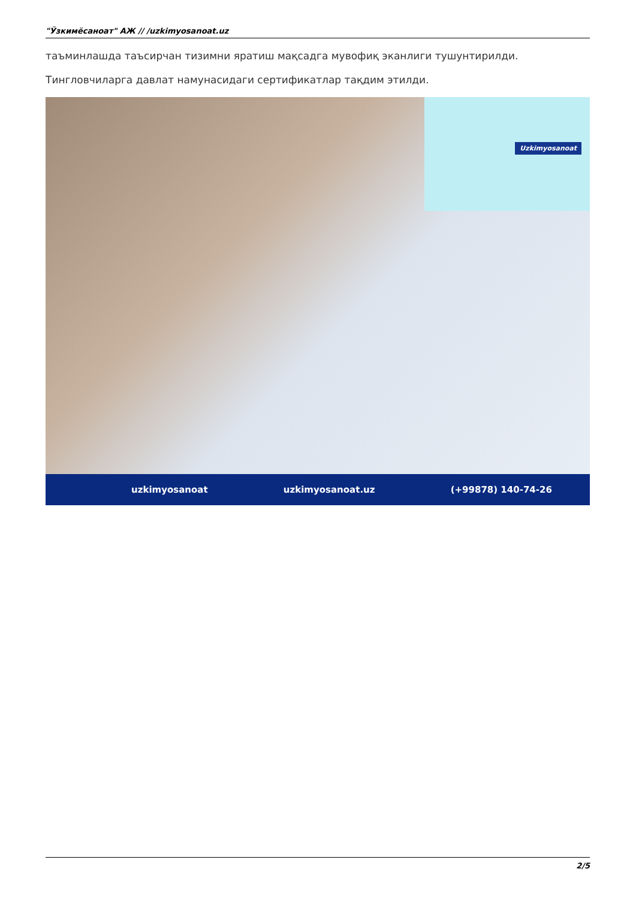"Ўзкимёсаноат" АЖ // /uzkimyosanoat.uz
таъминлашда таъсирчан тизимни яратиш мақсадга мувофиқ эканлиги тушунтирилди.
Тингловчиларга давлат намунасидаги сертификатлар тақдим этилди.
Uzkimyosanoat
uzkimyosanoat uzkimyosanoat.uz (+99878) 140-74-26
2/5